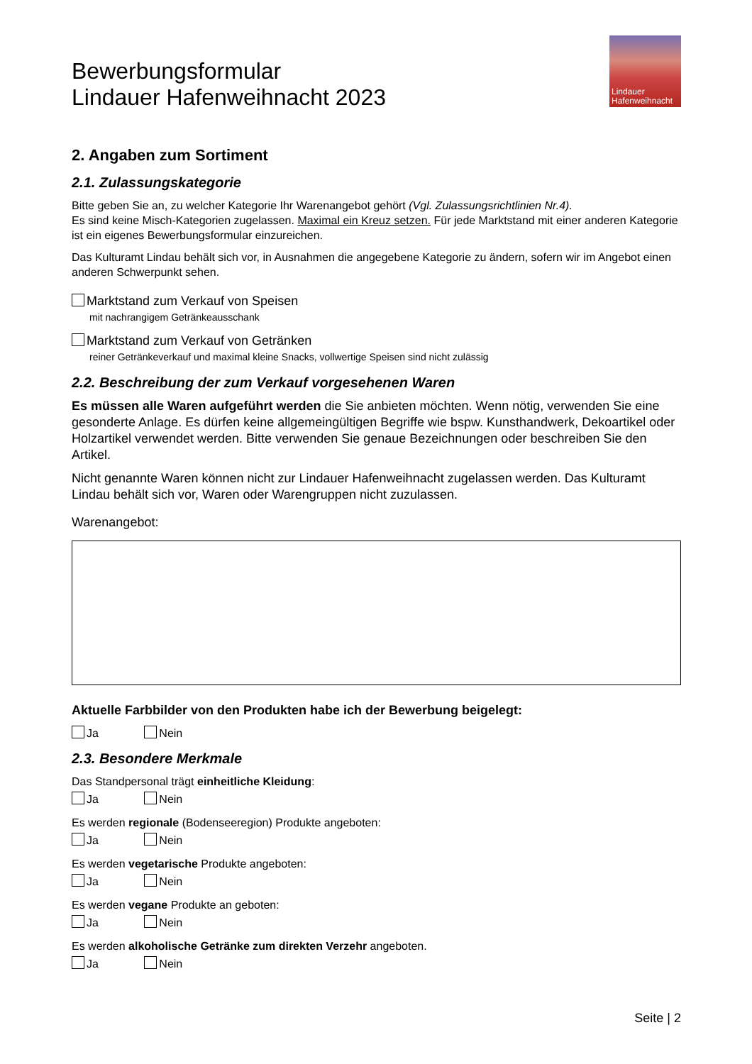Bewerbungsformular
Lindauer Hafenweihnacht 2023
Lindauer
Hafenweihnacht
2. Angaben zum Sortiment
2.1. Zulassungskategorie
Bitte geben Sie an, zu welcher Kategorie Ihr Warenangebot gehört (Vgl. Zulassungsrichtlinien Nr.4).
Es sind keine Misch-Kategorien zugelassen. Maximal ein Kreuz setzen. Für jede Marktstand mit einer anderen Kategorie ist ein eigenes Bewerbungsformular einzureichen.
Das Kulturamt Lindau behält sich vor, in Ausnahmen die angegebene Kategorie zu ändern, sofern wir im Angebot einen anderen Schwerpunkt sehen.
Marktstand zum Verkauf von Speisen
mit nachrangigem Getränkeausschank
Marktstand zum Verkauf von Getränken
reiner Getränkeverkauf und maximal kleine Snacks, vollwertige Speisen sind nicht zulässig
2.2. Beschreibung der zum Verkauf vorgesehenen Waren
Es müssen alle Waren aufgeführt werden die Sie anbieten möchten. Wenn nötig, verwenden Sie eine gesonderte Anlage. Es dürfen keine allgemeingültigen Begriffe wie bspw. Kunsthandwerk, Dekoartikel oder Holzartikel verwendet werden. Bitte verwenden Sie genaue Bezeichnungen oder beschreiben Sie den Artikel.
Nicht genannte Waren können nicht zur Lindauer Hafenweihnacht zugelassen werden. Das Kulturamt Lindau behält sich vor, Waren oder Warengruppen nicht zuzulassen.
Warenangebot:
Aktuelle Farbbilder von den Produkten habe ich der Bewerbung beigelegt:
Ja Nein
2.3. Besondere Merkmale
Das Standpersonal trägt einheitliche Kleidung:
Ja Nein
Es werden regionale (Bodenseeregion) Produkte angeboten:
Ja Nein
Es werden vegetarische Produkte angeboten:
Ja Nein
Es werden vegane Produkte an geboten:
Ja Nein
Es werden alkoholische Getränke zum direkten Verzehr angeboten.
Ja Nein
Seite | 2